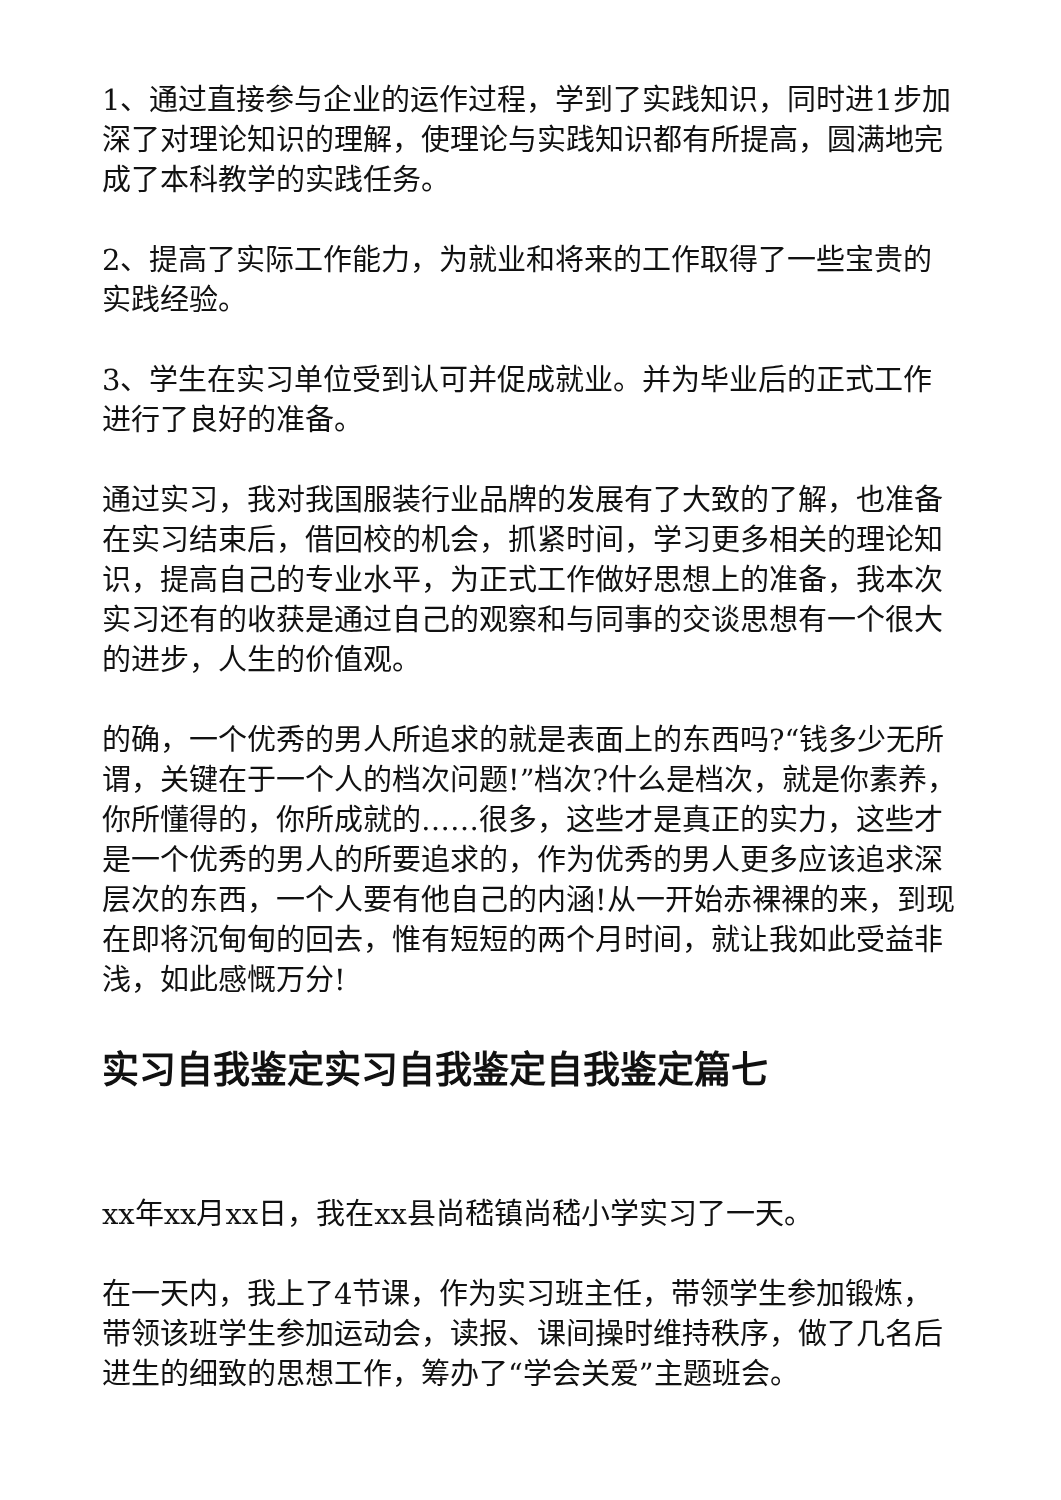1、通过直接参与企业的运作过程，学到了实践知识，同时进1步加深了对理论知识的理解，使理论与实践知识都有所提高，圆满地完成了本科教学的实践任务。
2、提高了实际工作能力，为就业和将来的工作取得了一些宝贵的实践经验。
3、学生在实习单位受到认可并促成就业。并为毕业后的正式工作进行了良好的准备。
通过实习，我对我国服装行业品牌的发展有了大致的了解，也准备在实习结束后，借回校的机会，抓紧时间，学习更多相关的理论知识，提高自己的专业水平，为正式工作做好思想上的准备，我本次实习还有的收获是通过自己的观察和与同事的交谈思想有一个很大的进步，人生的价值观。
的确，一个优秀的男人所追求的就是表面上的东西吗?“钱多少无所谓，关键在于一个人的档次问题!”档次?什么是档次，就是你素养，你所懂得的，你所成就的……很多，这些才是真正的实力，这些才是一个优秀的男人的所要追求的，作为优秀的男人更多应该追求深层次的东西，一个人要有他自己的内涵!从一开始赤裸裸的来，到现在即将沉甸甸的回去，惟有短短的两个月时间，就让我如此受益非浅，如此感慨万分!
实习自我鉴定实习自我鉴定自我鉴定篇七
xx年xx月xx日，我在xx县尚嵇镇尚嵇小学实习了一天。
在一天内，我上了4节课，作为实习班主任，带领学生参加锻炼，带领该班学生参加运动会，读报、课间操时维持秩序，做了几名后进生的细致的思想工作，筹办了“学会关爱”主题班会。